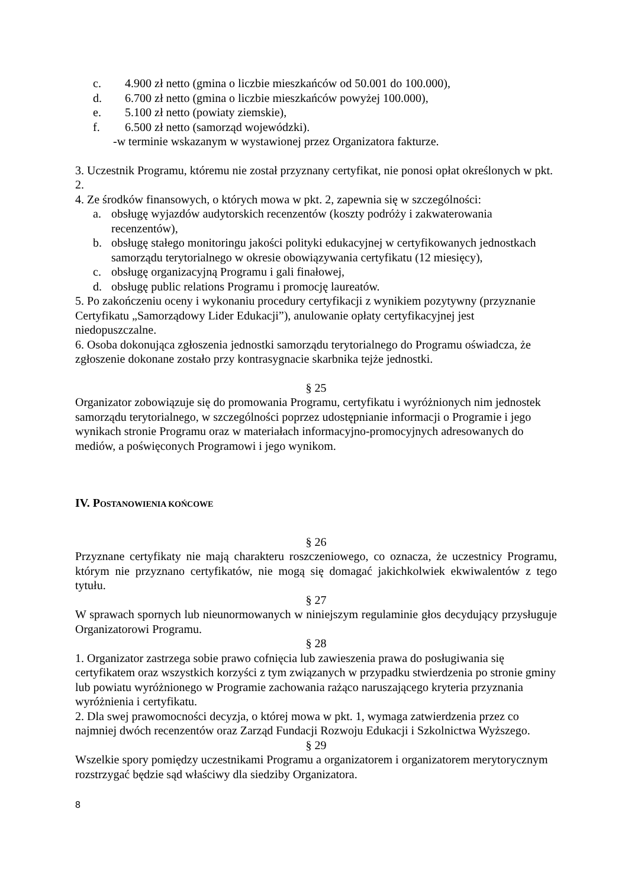c. 4.900 zł netto (gmina o liczbie mieszkańców od 50.001 do 100.000),
d. 6.700 zł netto (gmina o liczbie mieszkańców powyżej 100.000),
e. 5.100 zł netto (powiaty ziemskie),
f. 6.500 zł netto (samorząd wojewódzki).
-w terminie wskazanym w wystawionej przez Organizatora fakturze.
3. Uczestnik Programu, któremu nie został przyznany certyfikat, nie ponosi opłat określonych w pkt. 2.
4. Ze środków finansowych, o których mowa w pkt. 2, zapewnia się w szczególności:
a. obsługę wyjazdów audytorskich recenzentów (koszty podróży i zakwaterowania recenzentów),
b. obsługę stałego monitoringu jakości polityki edukacyjnej w certyfikowanych jednostkach samorządu terytorialnego w okresie obowiązywania certyfikatu (12 miesięcy),
c. obsługę organizacyjną Programu i gali finałowej,
d. obsługę public relations Programu i promocję laureatów.
5. Po zakończeniu oceny i wykonaniu procedury certyfikacji z wynikiem pozytywny (przyznanie Certyfikatu „Samorządowy Lider Edukacji”), anulowanie opłaty certyfikacyjnej jest niedopuszczalne.
6. Osoba dokonująca zgłoszenia jednostki samorządu terytorialnego do Programu oświadcza, że zgłoszenie dokonane zostało przy kontrasygnacie skarbnika tejże jednostki.
§ 25
Organizator zobowiązuje się do promowania Programu, certyfikatu i wyróżnionych nim jednostek samorządu terytorialnego, w szczególności poprzez udostępnianie informacji o Programie i jego wynikach stronie Programu oraz w materiałach informacyjno-promocyjnych adresowanych do mediów, a poświęconych Programowi i jego wynikom.
IV. POSTANOWIENIA KOŃCOWE
§ 26
Przyznane certyfikaty nie mają charakteru roszczeniowego, co oznacza, że uczestnicy Programu, którym nie przyznano certyfikatów, nie mogą się domagać jakichkolwiek ekwiwalentów z tego tytułu.
§ 27
W sprawach spornych lub nieunormowanych w niniejszym regulaminie głos decydujący przysługuje Organizatorowi Programu.
§ 28
1. Organizator zastrzega sobie prawo cofnięcia lub zawieszenia prawa do posługiwania się certyfikatem oraz wszystkich korzyści z tym związanych w przypadku stwierdzenia po stronie gminy lub powiatu wyróżnionego w Programie zachowania rażąco naruszającego kryteria przyznania wyróżnienia i certyfikatu.
2. Dla swej prawomocności decyzja, o której mowa w pkt. 1, wymaga zatwierdzenia przez co najmniej dwóch recenzentów oraz Zarząd Fundacji Rozwoju Edukacji i Szkolnictwa Wyższego.
§ 29
Wszelkie spory pomiędzy uczestnikami Programu a organizatorem i organizatorem merytorycznym rozstrzygać będzie sąd właściwy dla siedziby Organizatora.
8